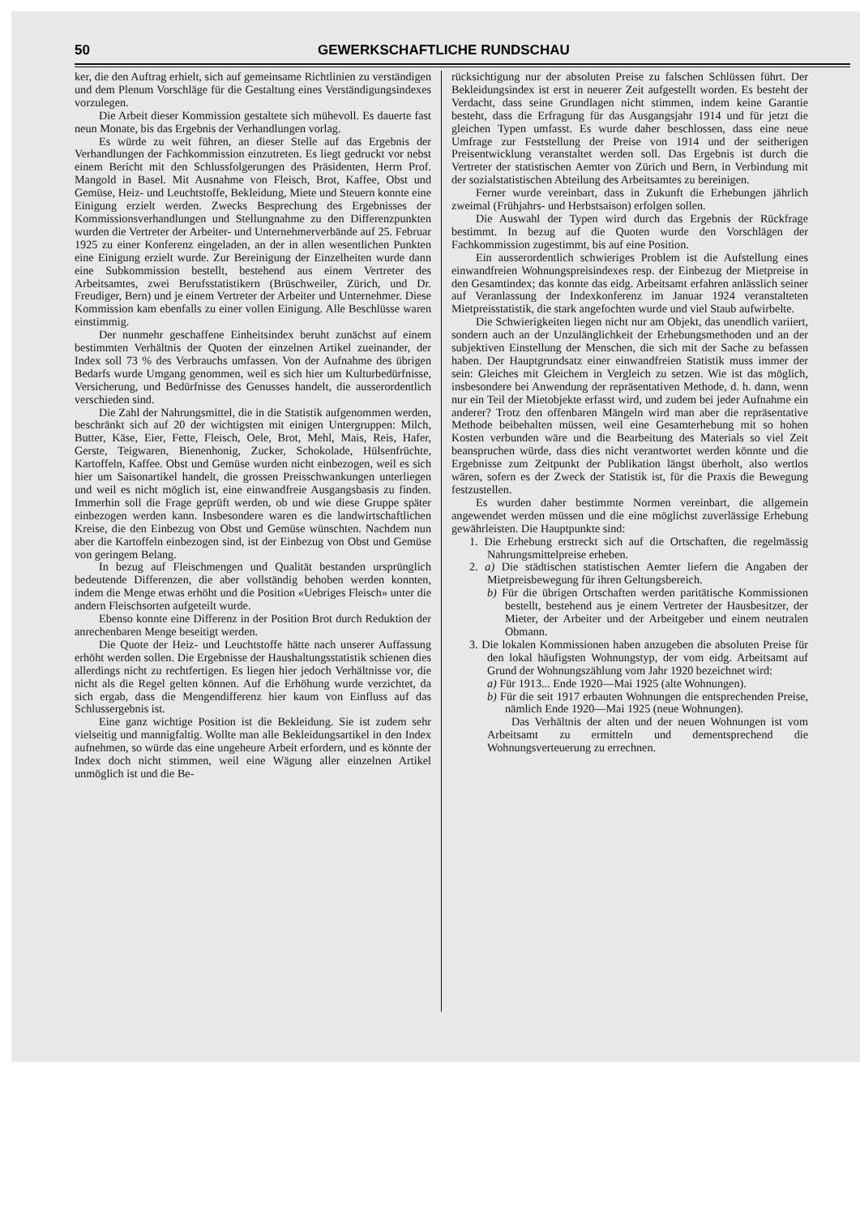50 GEWERKSCHAFTLICHE RUNDSCHAU
ker, die den Auftrag erhielt, sich auf gemeinsame Richtlinien zu verständigen und dem Plenum Vorschläge für die Gestaltung eines Verständigungsindexes vorzulegen.
Die Arbeit dieser Kommission gestaltete sich mühevoll. Es dauerte fast neun Monate, bis das Ergebnis der Verhandlungen vorlag.
Es würde zu weit führen, an dieser Stelle auf das Ergebnis der Verhandlungen der Fachkommission einzutreten. Es liegt gedruckt vor nebst einem Bericht mit den Schlussfolgerungen des Präsidenten, Herrn Prof. Mangold in Basel. Mit Ausnahme von Fleisch, Brot, Kaffee, Obst und Gemüse, Heiz- und Leuchtstoffe, Bekleidung, Miete und Steuern konnte eine Einigung erzielt werden. Zwecks Besprechung des Ergebnisses der Kommissionsverhandlungen und Stellungnahme zu den Differenzpunkten wurden die Vertreter der Arbeiter- und Unternehmerverbände auf 25. Februar 1925 zu einer Konferenz eingeladen, an der in allen wesentlichen Punkten eine Einigung erzielt wurde. Zur Bereinigung der Einzelheiten wurde dann eine Subkommission bestellt, bestehend aus einem Vertreter des Arbeitsamtes, zwei Berufsstatistikern (Brüschweiler, Zürich, und Dr. Freudiger, Bern) und je einem Vertreter der Arbeiter und Unternehmer. Diese Kommission kam ebenfalls zu einer vollen Einigung. Alle Beschlüsse waren einstimmig.
Der nunmehr geschaffene Einheitsindex beruht zunächst auf einem bestimmten Verhältnis der Quoten der einzelnen Artikel zueinander, der Index soll 73 % des Verbrauchs umfassen. Von der Aufnahme des übrigen Bedarfs wurde Umgang genommen, weil es sich hier um Kulturbedürfnisse, Versicherung, und Bedürfnisse des Genusses handelt, die ausserordentlich verschieden sind.
Die Zahl der Nahrungsmittel, die in die Statistik aufgenommen werden, beschränkt sich auf 20 der wichtigsten mit einigen Untergruppen: Milch, Butter, Käse, Eier, Fette, Fleisch, Oele, Brot, Mehl, Mais, Reis, Hafer, Gerste, Teigwaren, Bienenhonig, Zucker, Schokolade, Hülsenfrüchte, Kartoffeln, Kaffee. Obst und Gemüse wurden nicht einbezogen, weil es sich hier um Saisonartikel handelt, die grossen Preisschwankungen unterliegen und weil es nicht möglich ist, eine einwandfreie Ausgangsbasis zu finden. Immerhin soll die Frage geprüft werden, ob und wie diese Gruppe später einbezogen werden kann. Insbesondere waren es die landwirtschaftlichen Kreise, die den Einbezug von Obst und Gemüse wünschten. Nachdem nun aber die Kartoffeln einbezogen sind, ist der Einbezug von Obst und Gemüse von geringem Belang.
In bezug auf Fleischmengen und Qualität bestanden ursprünglich bedeutende Differenzen, die aber vollständig behoben werden konnten, indem die Menge etwas erhöht und die Position «Uebriges Fleisch» unter die andern Fleischsorten aufgeteilt wurde.
Ebenso konnte eine Differenz in der Position Brot durch Reduktion der anrechenbaren Menge beseitigt werden.
Die Quote der Heiz- und Leuchtstoffe hätte nach unserer Auffassung erhöht werden sollen. Die Ergebnisse der Haushaltungsstatistik schienen dies allerdings nicht zu rechtfertigen. Es liegen hier jedoch Verhältnisse vor, die nicht als die Regel gelten können. Auf die Erhöhung wurde verzichtet, da sich ergab, dass die Mengendifferenz hier kaum von Einfluss auf das Schlussergebnis ist.
Eine ganz wichtige Position ist die Bekleidung. Sie ist zudem sehr vielseitig und mannigfaltig. Wollte man alle Bekleidungsartikel in den Index aufnehmen, so würde das eine ungeheure Arbeit erfordern, und es könnte der Index doch nicht stimmen, weil eine Wägung aller einzelnen Artikel unmöglich ist und die Be-
rücksichtigung nur der absoluten Preise zu falschen Schlüssen führt. Der Bekleidungsindex ist erst in neuerer Zeit aufgestellt worden. Es besteht der Verdacht, dass seine Grundlagen nicht stimmen, indem keine Garantie besteht, dass die Erfragung für das Ausgangsjahr 1914 und für jetzt die gleichen Typen umfasst. Es wurde daher beschlossen, dass eine neue Umfrage zur Feststellung der Preise von 1914 und der seitherigen Preisentwicklung veranstaltet werden soll. Das Ergebnis ist durch die Vertreter der statistischen Aemter von Zürich und Bern, in Verbindung mit der sozialstatistischen Abteilung des Arbeitsamtes zu bereinigen.
Ferner wurde vereinbart, dass in Zukunft die Erhebungen jährlich zweimal (Frühjahrs- und Herbstsaison) erfolgen sollen.
Die Auswahl der Typen wird durch das Ergebnis der Rückfrage bestimmt. In bezug auf die Quoten wurde den Vorschlägen der Fachkommission zugestimmt, bis auf eine Position.
Ein ausserordentlich schwieriges Problem ist die Aufstellung eines einwandfreien Wohnungspreisindexes resp. der Einbezug der Mietpreise in den Gesamtindex; das konnte das eidg. Arbeitsamt erfahren anlässlich seiner auf Veranlassung der Indexkonferenz im Januar 1924 veranstalteten Mietpreisstatistik, die stark angefochten wurde und viel Staub aufwirbelte.
Die Schwierigkeiten liegen nicht nur am Objekt, das unendlich variiert, sondern auch an der Unzulänglichkeit der Erhebungsmethoden und an der subjektiven Einstellung der Menschen, die sich mit der Sache zu befassen haben. Der Hauptgrundsatz einer einwandfreien Statistik muss immer der sein: Gleiches mit Gleichem in Vergleich zu setzen. Wie ist das möglich, insbesondere bei Anwendung der repräsentativen Methode, d. h. dann, wenn nur ein Teil der Mietobjekte erfasst wird, und zudem bei jeder Aufnahme ein anderer? Trotz den offenbaren Mängeln wird man aber die repräsentative Methode beibehalten müssen, weil eine Gesamterhebung mit so hohen Kosten verbunden wäre und die Bearbeitung des Materials so viel Zeit beanspruchen würde, dass dies nicht verantwortet werden könnte und die Ergebnisse zum Zeitpunkt der Publikation längst überholt, also wertlos wären, sofern es der Zweck der Statistik ist, für die Praxis die Bewegung festzustellen.
Es wurden daher bestimmte Normen vereinbart, die allgemein angewendet werden müssen und die eine möglichst zuverlässige Erhebung gewährleisten. Die Hauptpunkte sind:
1. Die Erhebung erstreckt sich auf die Ortschaften, die regelmässig Nahrungsmittelpreise erheben.
2. a) Die städtischen statistischen Aemter liefern die Angaben der Mietpreisbewegung für ihren Geltungsbereich.
b) Für die übrigen Ortschaften werden paritätische Kommissionen bestellt, bestehend aus je einem Vertreter der Hausbesitzer, der Mieter, der Arbeiter und der Arbeitgeber und einem neutralen Obmann.
3. Die lokalen Kommissionen haben anzugeben die absoluten Preise für den lokal häufigsten Wohnungstyp, der vom eidg. Arbeitsamt auf Grund der Wohnungszählung vom Jahr 1920 bezeichnet wird:
a) Für 1913... Ende 1920—Mai 1925 (alte Wohnungen).
b) Für die seit 1917 erbauten Wohnungen die entsprechenden Preise, nämlich Ende 1920—Mai 1925 (neue Wohnungen).
Das Verhältnis der alten und der neuen Wohnungen ist vom Arbeitsamt zu ermitteln und dementsprechend die Wohnungsverteuerung zu errechnen.